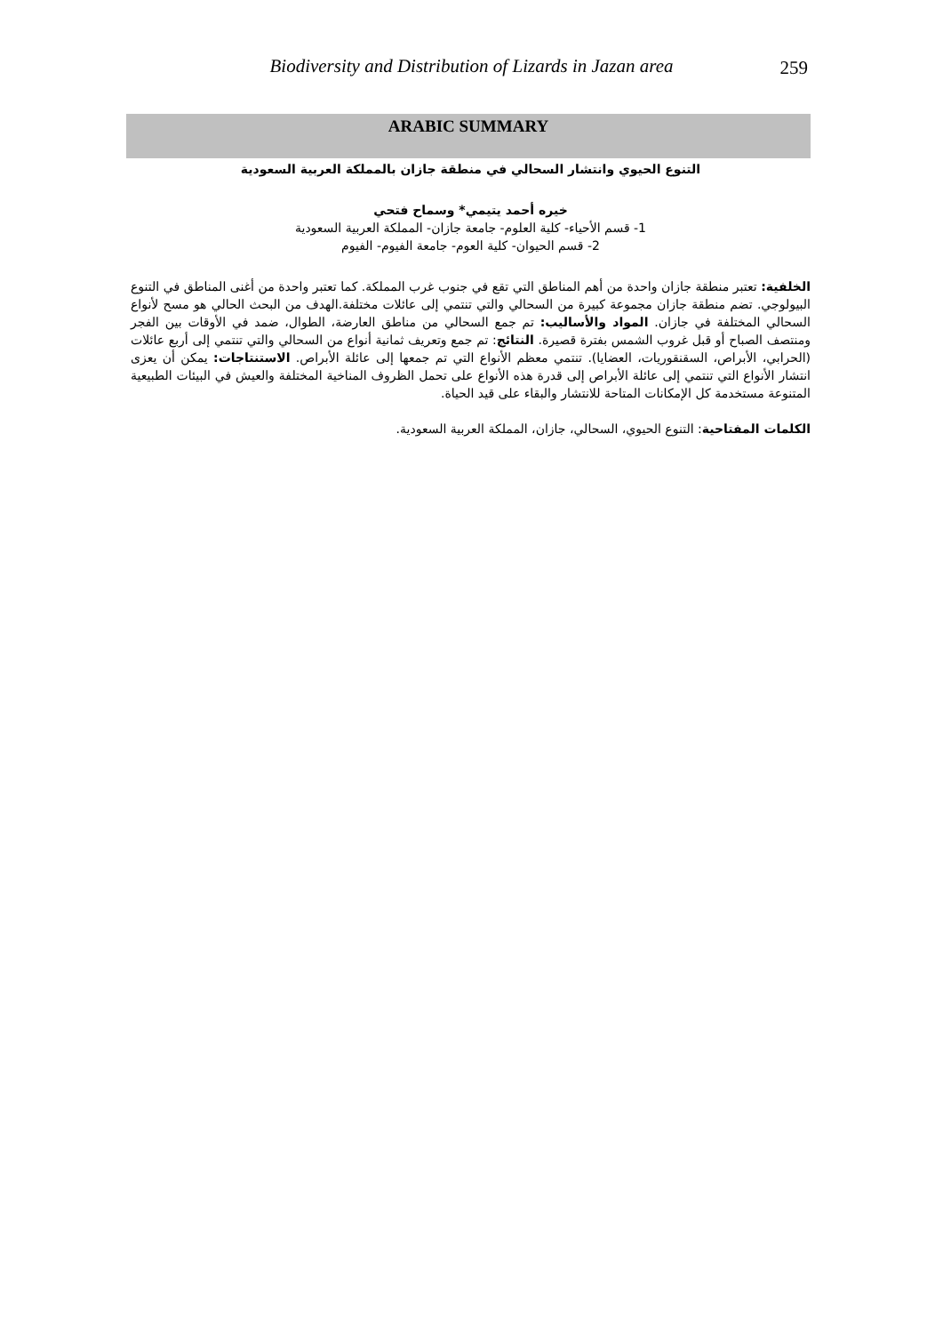Biodiversity and Distribution of Lizards in Jazan area
259
ARABIC SUMMARY
التنوع الحيوي وانتشار السحالي في منطقة جازان بالمملكة العربية السعودية
خيره أحمد يتيمي* وسماح فتحي
1- قسم الأحياء- كلية العلوم- جامعة جازان- المملكة العربية السعودية
2- قسم الحيوان- كلية العوم- جامعة الفيوم- الفيوم
الخلفية: تعتبر منطقة جازان واحدة من أهم المناطق التي تقع في جنوب غرب المملكة. كما تعتبر واحدة من أغنى المناطق في التنوع البيولوجي. تضم منطقة جازان مجموعة كبيرة من السحالي والتي تنتمي إلى عائلات مختلفة.الهدف من البحث الحالي هو مسح لأنواع السحالي المختلفة في جازان. المواد والأساليب: تم جمع السحالي من مناطق العارضة، الطوال، ضمد في الأوقات بين الفجر ومنتصف الصباح أو قبل غروب الشمس بفترة قصيرة. النتائج: تم جمع وتعريف ثمانية أنواع من السحالي والتي تنتمي إلى أربع عائلات (الحرابي، الأبراص، السقنقوريات، العضايا). تنتمي معظم الأنواع التي تم جمعها إلى عائلة الأبراص. الاستنتاجات: يمكن أن يعزى انتشار الأنواع التي تنتمي إلى عائلة الأبراص إلى قدرة هذه الأنواع على تحمل الظروف المناخية المختلفة والعيش في البيئات الطبيعية المتنوعة مستخدمة كل الإمكانات المتاحة للانتشار والبقاء على قيد الحياة.
الكلمات المفتاحية: التنوع الحيوي، السحالي، جازان، المملكة العربية السعودية.